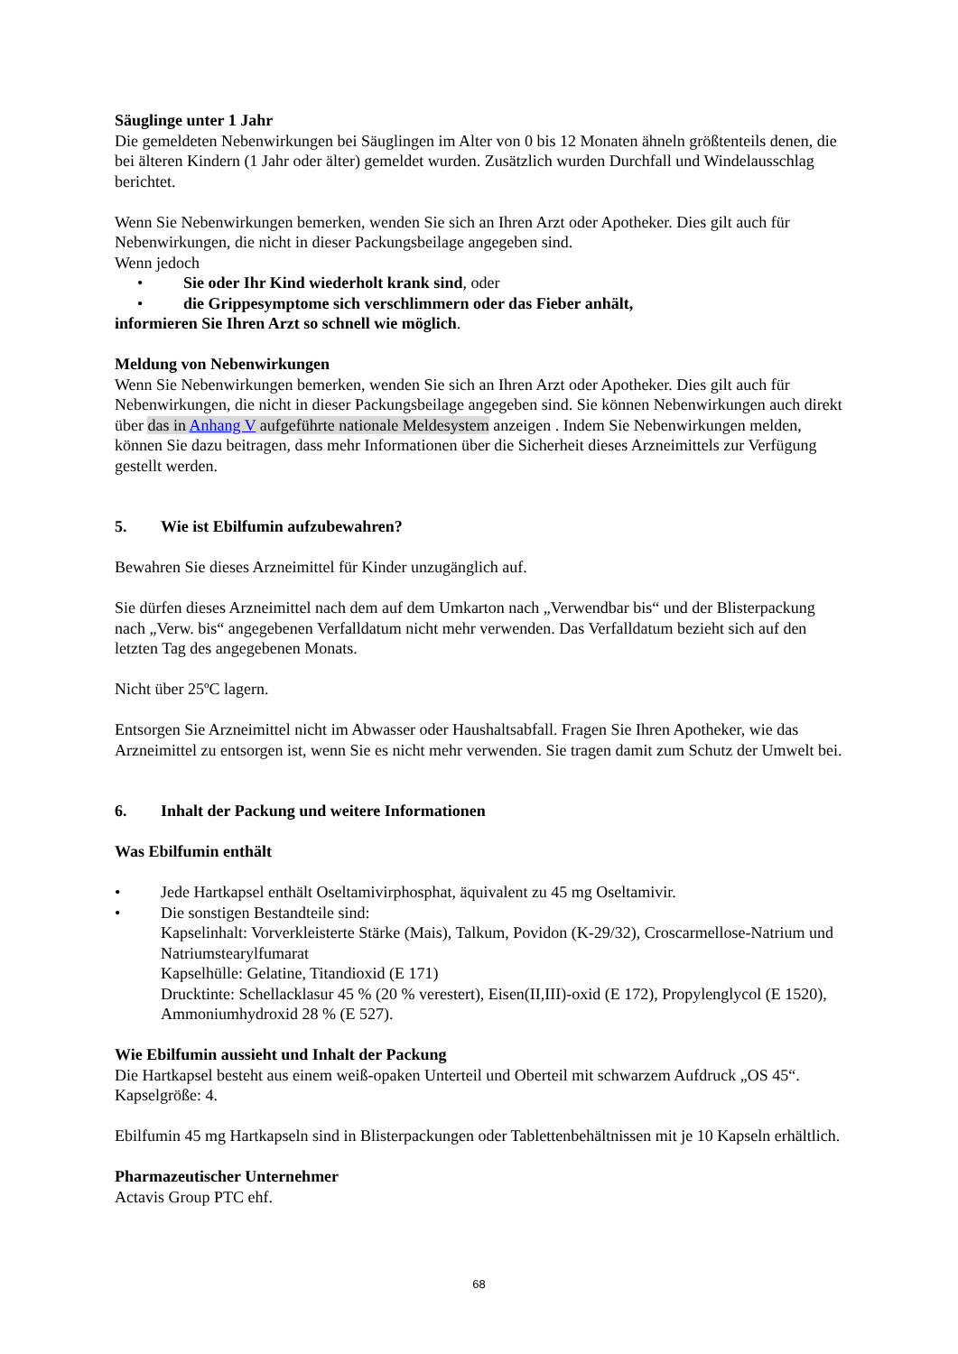Säuglinge unter 1 Jahr
Die gemeldeten Nebenwirkungen bei Säuglingen im Alter von 0 bis 12 Monaten ähneln größtenteils denen, die bei älteren Kindern (1 Jahr oder älter) gemeldet wurden. Zusätzlich wurden Durchfall und Windelausschlag berichtet.
Wenn Sie Nebenwirkungen bemerken, wenden Sie sich an Ihren Arzt oder Apotheker. Dies gilt auch für Nebenwirkungen, die nicht in dieser Packungsbeilage angegeben sind.
Wenn jedoch
• Sie oder Ihr Kind wiederholt krank sind, oder
• die Grippesymptome sich verschlimmern oder das Fieber anhält,
informieren Sie Ihren Arzt so schnell wie möglich.
Meldung von Nebenwirkungen
Wenn Sie Nebenwirkungen bemerken, wenden Sie sich an Ihren Arzt oder Apotheker. Dies gilt auch für Nebenwirkungen, die nicht in dieser Packungsbeilage angegeben sind. Sie können Nebenwirkungen auch direkt über das in Anhang V aufgeführte nationale Meldesystem anzeigen . Indem Sie Nebenwirkungen melden, können Sie dazu beitragen, dass mehr Informationen über die Sicherheit dieses Arzneimittels zur Verfügung gestellt werden.
5. Wie ist Ebilfumin aufzubewahren?
Bewahren Sie dieses Arzneimittel für Kinder unzugänglich auf.
Sie dürfen dieses Arzneimittel nach dem auf dem Umkarton nach „Verwendbar bis“ und der Blisterpackung nach „Verw. bis“ angegebenen Verfalldatum nicht mehr verwenden. Das Verfalldatum bezieht sich auf den letzten Tag des angegebenen Monats.
Nicht über 25ºC lagern.
Entsorgen Sie Arzneimittel nicht im Abwasser oder Haushaltsabfall. Fragen Sie Ihren Apotheker, wie das Arzneimittel zu entsorgen ist, wenn Sie es nicht mehr verwenden. Sie tragen damit zum Schutz der Umwelt bei.
6. Inhalt der Packung und weitere Informationen
Was Ebilfumin enthält
• Jede Hartkapsel enthält Oseltamivirphosphat, äquivalent zu 45 mg Oseltamivir.
• Die sonstigen Bestandteile sind:
Kapselinhalt: Vorverkleisterte Stärke (Mais), Talkum, Povidon (K-29/32), Croscarmellose-Natrium und Natriumstearylfumarat
Kapselhülle: Gelatine, Titandioxid (E 171)
Drucktinte: Schellacklasur 45 % (20 % verestert), Eisen(II,III)-oxid (E 172), Propylenglycol (E 1520), Ammoniumhydroxid 28 % (E 527).
Wie Ebilfumin aussieht und Inhalt der Packung
Die Hartkapsel besteht aus einem weiß-opaken Unterteil und Oberteil mit schwarzem Aufdruck „OS 45“. Kapselgröße: 4.
Ebilfumin 45 mg Hartkapseln sind in Blisterpackungen oder Tablettenbehältnissen mit je 10 Kapseln erhältlich.
Pharmazeutischer Unternehmer
Actavis Group PTC ehf.
68